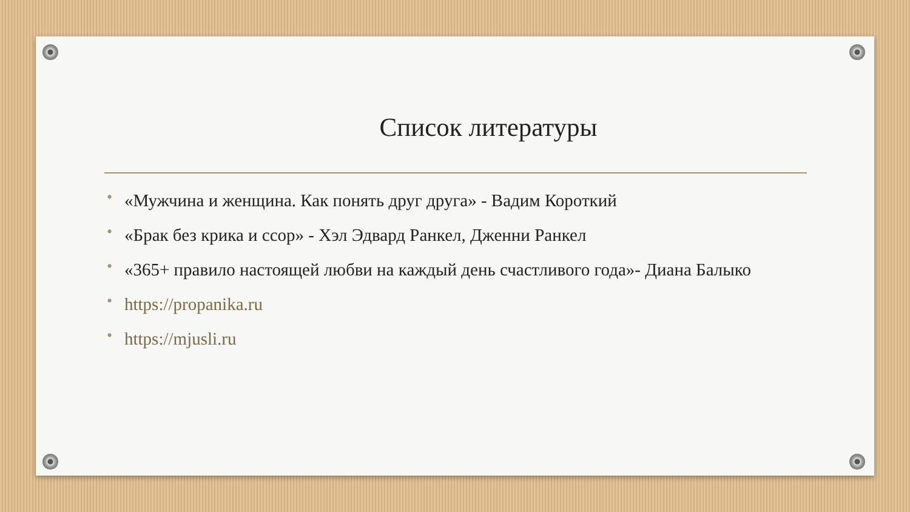Список литературы
• «Мужчина и женщина. Как понять друг друга» - Вадим Короткий
• «Брак без крика и ссор» - Хэл Эдвард Ранкел, Дженни Ранкел
• «365+ правило настоящей любви на каждый день счастливого года»- Диана Балыко
• https://propanika.ru
• https://mjusli.ru